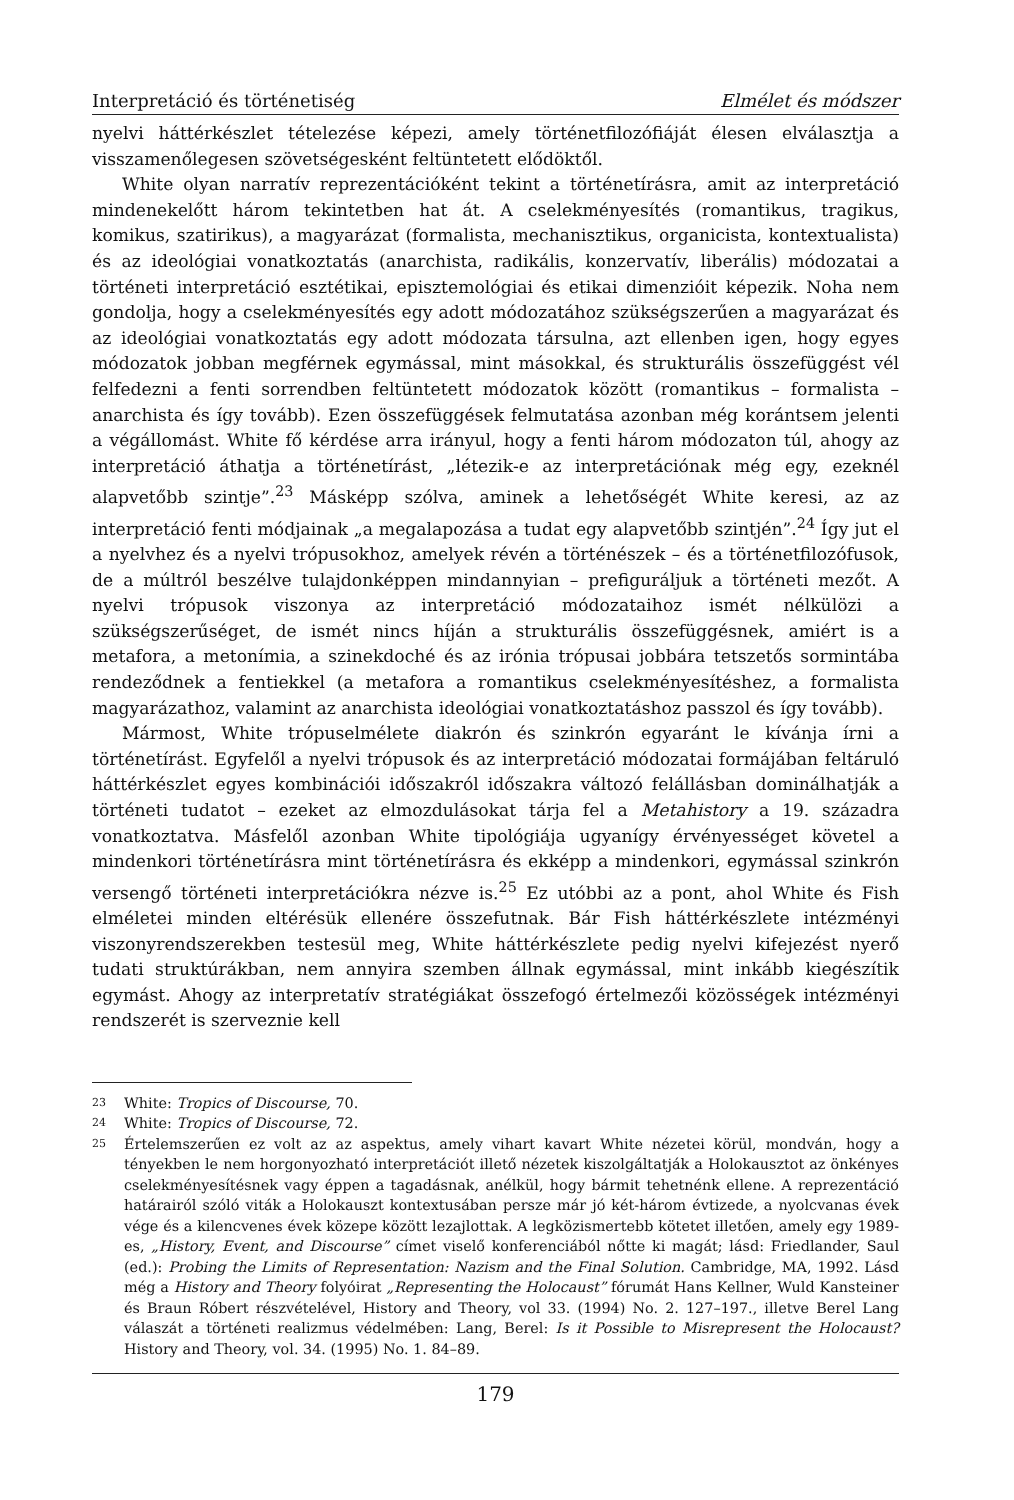Interpretáció és történetiség Elmélet és módszer
nyelvi háttérkészlet tételezése képezi, amely történetfilozófiáját élesen elválasztja a visszamenőlegesen szövetségesként feltüntetett elődöktől.
White olyan narratív reprezentációként tekint a történetírásra, amit az interpretáció mindenekelőtt három tekintetben hat át. A cselekményesítés (romantikus, tragikus, komikus, szatirikus), a magyarázat (formalista, mechanisztikus, organicista, kontextualista) és az ideológiai vonatkoztatás (anarchista, radikális, konzervatív, liberális) módozatai a történeti interpretáció esztétikai, episztemológiai és etikai dimenzióit képezik. Noha nem gondolja, hogy a cselekményesítés egy adott módozatához szükségszerűen a magyarázat és az ideológiai vonatkoztatás egy adott módozata társulna, azt ellenben igen, hogy egyes módozatok jobban megférnek egymással, mint másokkal, és strukturális összefüggést vél felfedezni a fenti sorrendben feltüntetett módozatok között (romantikus – formalista – anarchista és így tovább). Ezen összefüggések felmutatása azonban még korántsem jelenti a végállomást. White fő kérdése arra irányul, hogy a fenti három módozaton túl, ahogy az interpretáció áthatja a történetírást, „létezik-e az interpretációnak még egy, ezeknél alapvetőbb szintje”.<sup>23</sup> Másképp szólva, aminek a lehetőségét White keresi, az az interpretáció fenti módjainak „a megalapozása a tudat egy alapvetőbb szintjén”.<sup>24</sup> Így jut el a nyelvhez és a nyelvi trópusokhoz, amelyek révén a történészek – és a történetfilozófusok, de a múltról beszélve tulajdonképpen mindannyian – prefiguráljuk a történeti mezőt. A nyelvi trópusok viszonya az interpretáció módozataihoz ismét nélkülözi a szükségszerűséget, de ismét nincs híján a strukturális összefüggésnek, amiért is a metafora, a metonímia, a szinekdoché és az irónia trópusai jobbára tetszetős sormintába rendeződnek a fentiekkel (a metafora a romantikus cselekményesítéshez, a formalista magyarázathoz, valamint az anarchista ideológiai vonatkoztatáshoz passzol és így tovább).
Mármost, White trópuselmélete diakrón és szinkrón egyaránt le kívánja írni a történetírást. Egyfelől a nyelvi trópusok és az interpretáció módozatai formájában feltáruló háttérkészlet egyes kombinációi időszakról időszakra változó felállásban dominálhatják a történeti tudatot – ezeket az elmozdulásokat tárja fel a Metahistory a 19. századra vonatkoztatva. Másfelől azonban White tipológiája ugyanígy érvényességet követel a mindenkori történetírásra mint történetírásra és ekképp a mindenkori, egymással szinkrón versengő történeti interpretációkra nézve is.<sup>25</sup> Ez utóbbi az a pont, ahol White és Fish elméletei minden eltérésük ellenére összefutnak. Bár Fish háttérkészlete intézményi viszonyrendszerekben testesül meg, White háttérkészlete pedig nyelvi kifejezést nyerő tudati struktúrákban, nem annyira szemben állnak egymással, mint inkább kiegészítik egymást. Ahogy az interpretatív stratégiákat összefogó értelmezői közösségek intézményi rendszerét is szerveznie kell
23 White: Tropics of Discourse, 70.
24 White: Tropics of Discourse, 72.
25 Értelemszerűen ez volt az az aspektus, amely vihart kavart White nézetei körül, mondván, hogy a tényekben le nem horgonyozható interpretációt illető nézetek kiszolgáltatják a Holokausztot az önkényes cselekményesítésnek vagy éppen a tagadásnak, anélkül, hogy bármit tehetnénk ellene. A reprezentáció határairól szóló viták a Holokauszt kontextusában persze már jó két-három évtizede, a nyolcvanas évek vége és a kilencvenes évek közepe között lezajlottak. A legközismertebb kötetet illetően, amely egy 1989-es, „History, Event, and Discourse” címet viselő konferenciából nőtte ki magát; lásd: Friedlander, Saul (ed.): Probing the Limits of Representation: Nazism and the Final Solution. Cambridge, MA, 1992. Lásd még a History and Theory folyóirat „Representing the Holocaust” fórumát Hans Kellner, Wuld Kansteiner és Braun Róbert részvételével, History and Theory, vol 33. (1994) No. 2. 127–197., illetve Berel Lang válaszát a történeti realizmus védelmében: Lang, Berel: Is it Possible to Misrepresent the Holocaust? History and Theory, vol. 34. (1995) No. 1. 84–89.
179